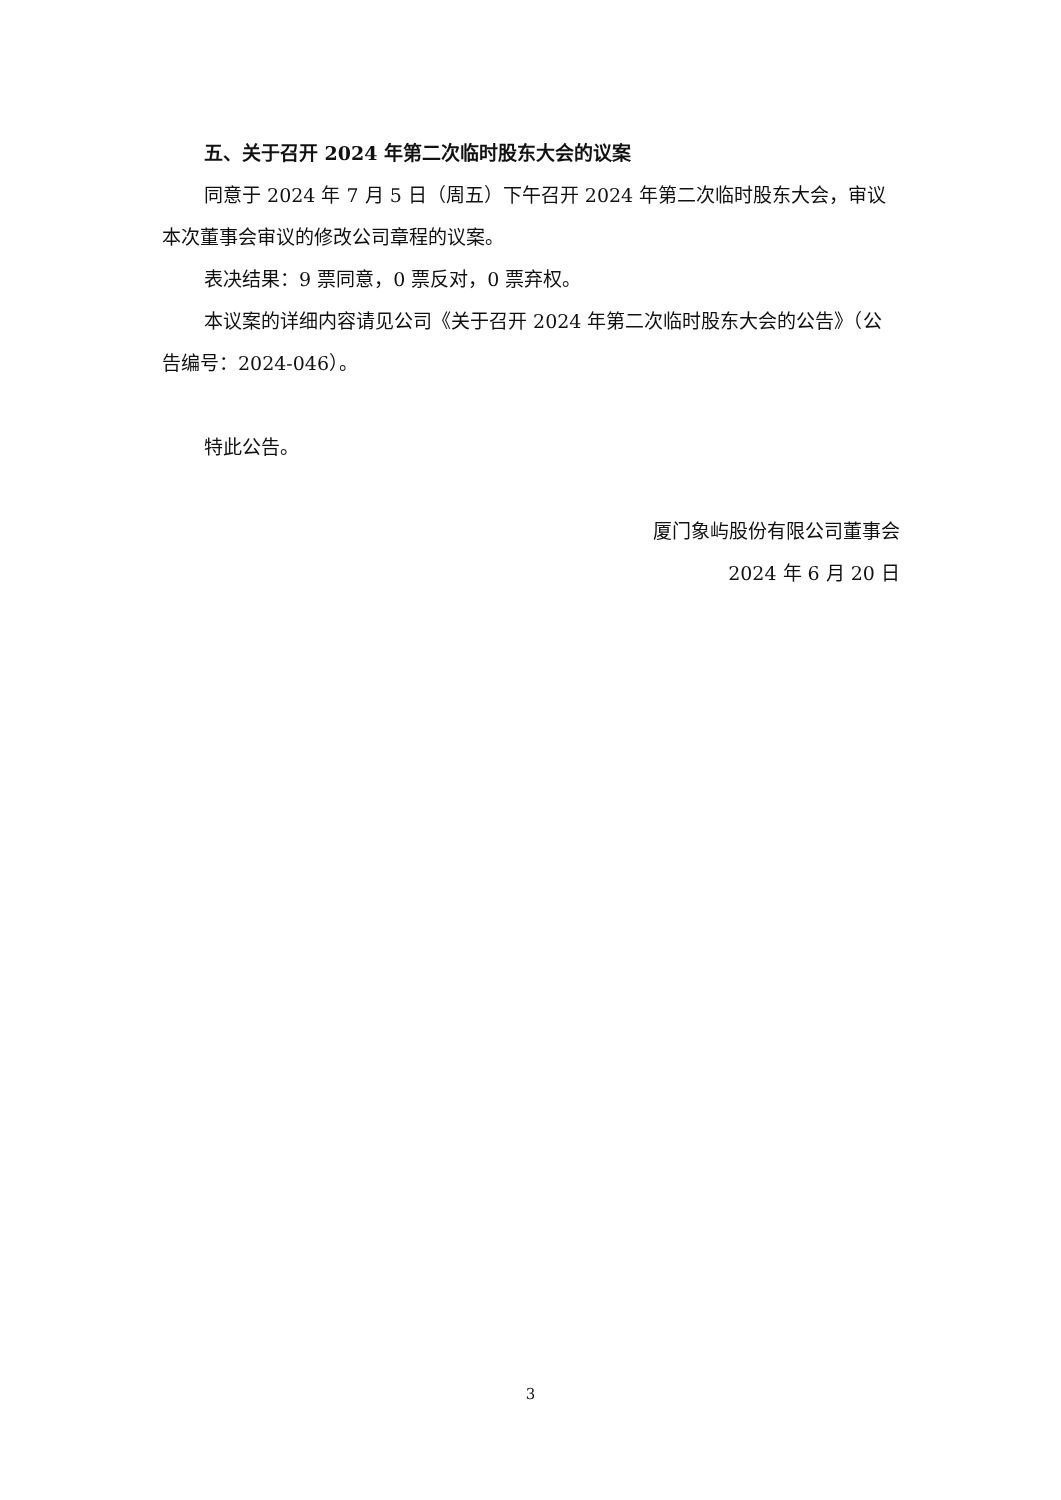五、关于召开 2024 年第二次临时股东大会的议案
同意于 2024 年 7 月 5 日（周五）下午召开 2024 年第二次临时股东大会，审议本次董事会审议的修改公司章程的议案。
表决结果：9 票同意，0 票反对，0 票弃权。
本议案的详细内容请见公司《关于召开 2024 年第二次临时股东大会的公告》（公告编号：2024-046）。
特此公告。
厦门象屿股份有限公司董事会
2024 年 6 月 20 日
3